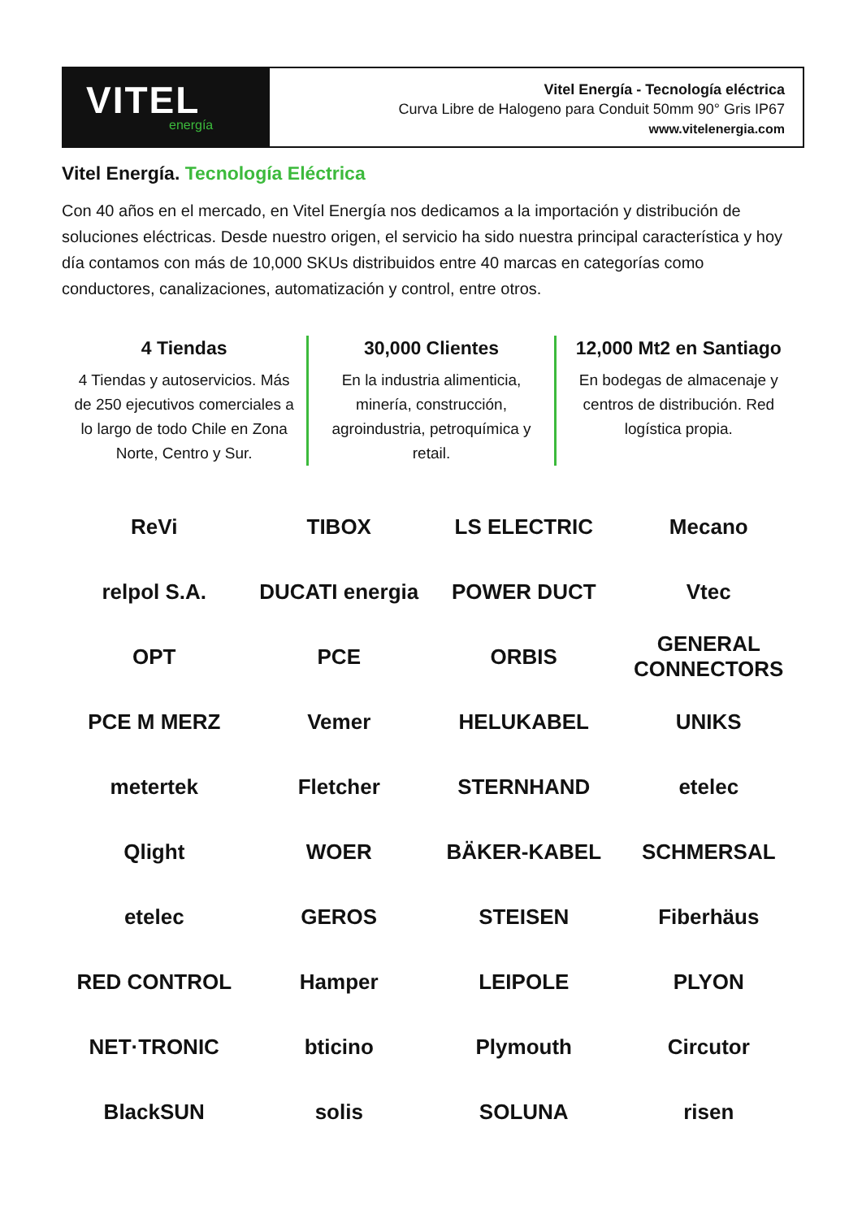VITEL
energía
Vitel Energía - Tecnología eléctrica
Curva Libre de Halogeno para Conduit 50mm 90° Gris IP67
www.vitelenergia.com
Vitel Energía. Tecnología Eléctrica
Con 40 años en el mercado, en Vitel Energía nos dedicamos a la importación y distribución de soluciones eléctricas. Desde nuestro origen, el servicio ha sido nuestra principal característica y hoy día contamos con más de 10,000 SKUs distribuidos entre 40 marcas en categorías como conductores, canalizaciones, automatización y control, entre otros.
4 Tiendas
4 Tiendas y autoservicios. Más de 250 ejecutivos comerciales a lo largo de todo Chile en Zona Norte, Centro y Sur.
30,000 Clientes
En la industria alimenticia, minería, construcción, agroindustria, petroquímica y retail.
12,000 Mt2 en Santiago
En bodegas de almacenaje y centros de distribución. Red logística propia.
ReVi
TIBOX
LS ELECTRIC
Mecano
relpol S.A.
DUCATI energia
POWER DUCT
Vtec
OPT
PCE
ORBIS
GENERAL CONNECTORS
PCE M MERZ
Vemer
HELUKABEL
UNIKS
metertek
Fletcher
STERNHAND
etelec
Qlight
WOER
BÄKER-KABEL
SCHMERSAL
etelec
GEROS
STEISEN
Fiberhäus
RED CONTROL
Hamper
LEIPOLE
PLYON
NET·TRONIC
bticino
Plymouth
Circutor
BlackSUN
solis
SOLUNA
risen